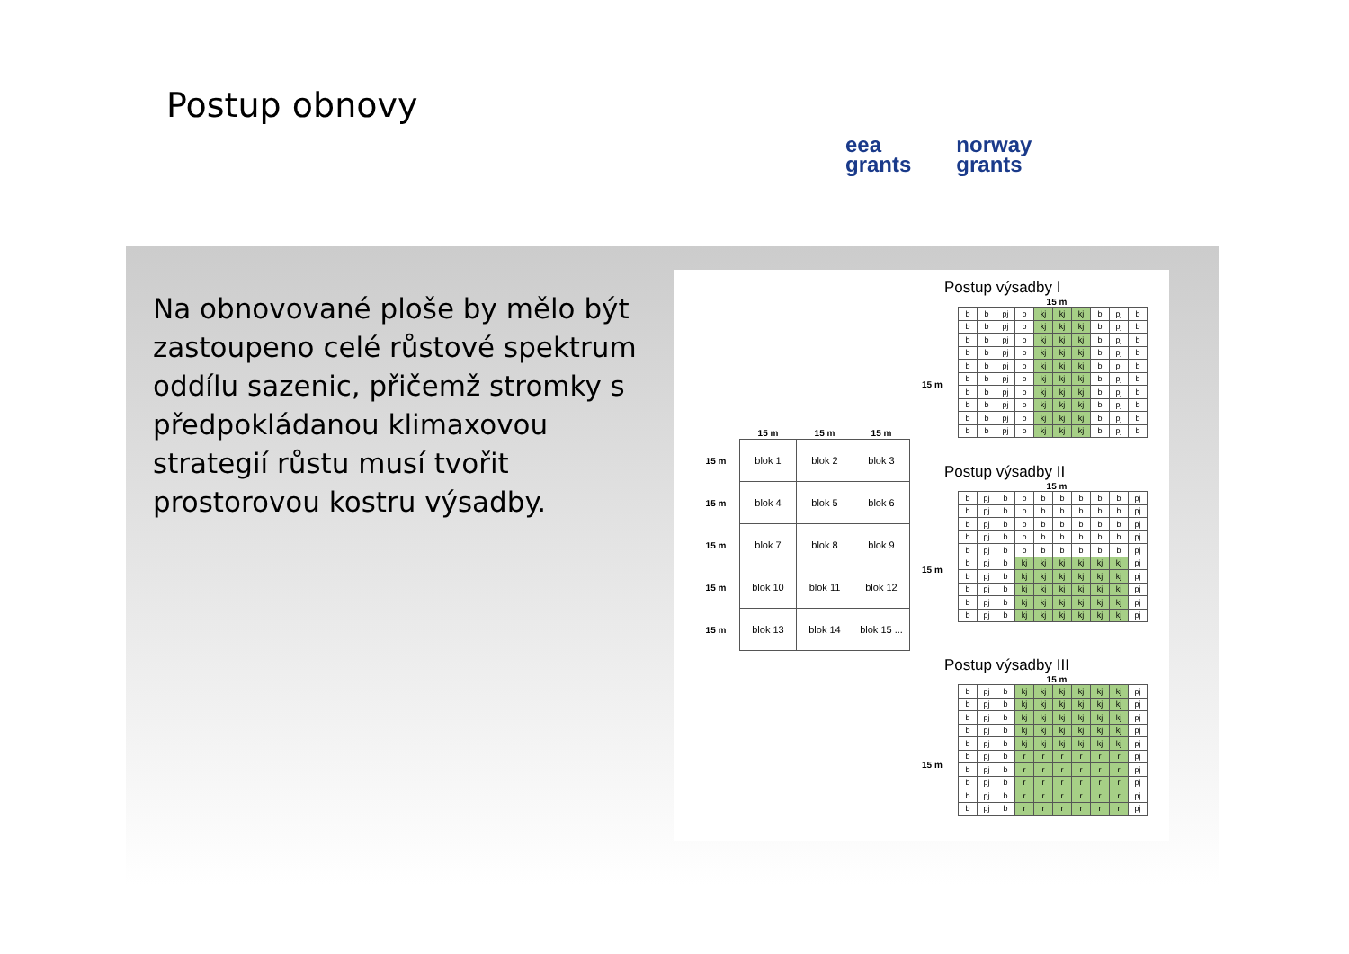Postup obnovy
eea
grants
norway
grants
Na obnovované ploše by mělo být zastoupeno celé růstové spektrum oddílu sazenic, přičemž stromky s předpokládanou klimaxovou strategií růstu musí tvořit prostorovou kostru výsadby.
| | 15 m | 15 m | 15 m |
| --- | --- | --- | --- |
| 15 m | blok 1 | blok 2 | blok 3 |
| 15 m | blok 4 | blok 5 | blok 6 |
| 15 m | blok 7 | blok 8 | blok 9 |
| 15 m | blok 10 | blok 11 | blok 12 |
| 15 m | blok 13 | blok 14 | blok 15 ... |
Postup výsadby I
15 m
| b | b | pj | b | kj | kj | kj | b | pj | b |
| b | b | pj | b | kj | kj | kj | b | pj | b |
| b | b | pj | b | kj | kj | kj | b | pj | b |
| b | b | pj | b | kj | kj | kj | b | pj | b |
| b | b | pj | b | kj | kj | kj | b | pj | b |
| b | b | pj | b | kj | kj | kj | b | pj | b |
| b | b | pj | b | kj | kj | kj | b | pj | b |
| b | b | pj | b | kj | kj | kj | b | pj | b |
| b | b | pj | b | kj | kj | kj | b | pj | b |
| b | b | pj | b | kj | kj | kj | b | pj | b |
Postup výsadby II
15 m
| b | pj | b | b | b | b | b | b | b | pj |
| b | pj | b | b | b | b | b | b | b | pj |
| b | pj | b | b | b | b | b | b | b | pj |
| b | pj | b | b | b | b | b | b | b | pj |
| b | pj | b | b | b | b | b | b | b | pj |
| b | pj | b | kj | kj | kj | kj | kj | kj | pj |
| b | pj | b | kj | kj | kj | kj | kj | kj | pj |
| b | pj | b | kj | kj | kj | kj | kj | kj | pj |
| b | pj | b | kj | kj | kj | kj | kj | kj | pj |
| b | pj | b | kj | kj | kj | kj | kj | kj | pj |
Postup výsadby III
15 m
| b | pj | b | kj | kj | kj | kj | kj | kj | pj |
| b | pj | b | kj | kj | kj | kj | kj | kj | pj |
| b | pj | b | kj | kj | kj | kj | kj | kj | pj |
| b | pj | b | kj | kj | kj | kj | kj | kj | pj |
| b | pj | b | kj | kj | kj | kj | kj | kj | pj |
| b | pj | b | r | r | r | r | r | r | pj |
| b | pj | b | r | r | r | r | r | r | pj |
| b | pj | b | r | r | r | r | r | r | pj |
| b | pj | b | r | r | r | r | r | r | pj |
| b | pj | b | r | r | r | r | r | r | pj |
15 m
15 m
15 m